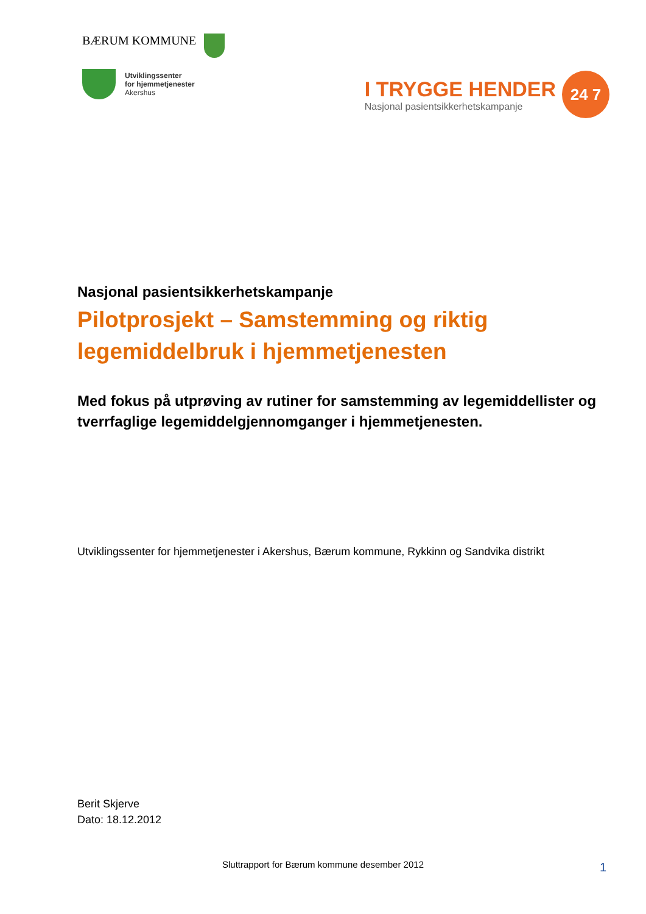BÆRUM KOMMUNE
Utviklingssenter
for hjemmetjenester
Akershus
I TRYGGE HENDER
Nasjonal pasientsikkerhetskampanje
24 7
Nasjonal pasientsikkerhetskampanje
Pilotprosjekt – Samstemming og riktig legemiddelbruk i hjemmetjenesten
Med fokus på utprøving av rutiner for samstemming av legemiddellister og tverrfaglige legemiddelgjennomganger i hjemmetjenesten.
Utviklingssenter for hjemmetjenester i Akershus, Bærum kommune, Rykkinn og Sandvika distrikt
Berit Skjerve
Dato: 18.12.2012
Sluttrapport for Bærum kommune desember 2012 1